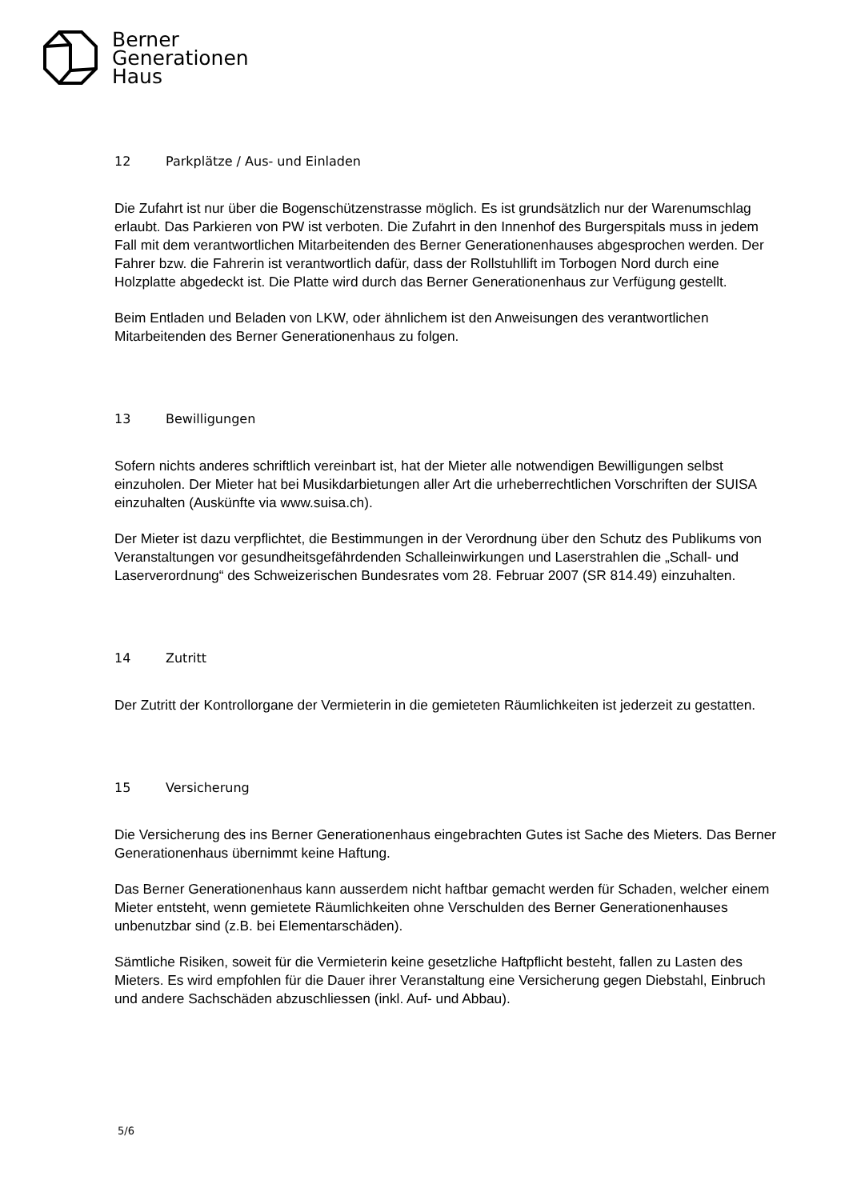Berner
Generationen
Haus
12 Parkplätze / Aus- und Einladen
Die Zufahrt ist nur über die Bogenschützenstrasse möglich. Es ist grundsätzlich nur der Warenumschlag erlaubt. Das Parkieren von PW ist verboten. Die Zufahrt in den Innenhof des Burgerspitals muss in jedem Fall mit dem verantwortlichen Mitarbeitenden des Berner Generationenhauses abgesprochen werden. Der Fahrer bzw. die Fahrerin ist verantwortlich dafür, dass der Rollstuhllift im Torbogen Nord durch eine Holzplatte abgedeckt ist. Die Platte wird durch das Berner Generationenhaus zur Verfügung gestellt.
Beim Entladen und Beladen von LKW, oder ähnlichem ist den Anweisungen des verantwortlichen Mitarbeitenden des Berner Generationenhaus zu folgen.
13 Bewilligungen
Sofern nichts anderes schriftlich vereinbart ist, hat der Mieter alle notwendigen Bewilligungen selbst einzuholen. Der Mieter hat bei Musikdarbietungen aller Art die urheberrechtlichen Vorschriften der SUISA einzuhalten (Auskünfte via www.suisa.ch).
Der Mieter ist dazu verpflichtet, die Bestimmungen in der Verordnung über den Schutz des Publikums von Veranstaltungen vor gesundheitsgefährdenden Schalleinwirkungen und Laserstrahlen die „Schall- und Laserverordnung“ des Schweizerischen Bundesrates vom 28. Februar 2007 (SR 814.49) einzuhalten.
14 Zutritt
Der Zutritt der Kontrollorgane der Vermieterin in die gemieteten Räumlichkeiten ist jederzeit zu gestatten.
15 Versicherung
Die Versicherung des ins Berner Generationenhaus eingebrachten Gutes ist Sache des Mieters. Das Berner Generationenhaus übernimmt keine Haftung.
Das Berner Generationenhaus kann ausserdem nicht haftbar gemacht werden für Schaden, welcher einem Mieter entsteht, wenn gemietete Räumlichkeiten ohne Verschulden des Berner Generationenhauses unbenutzbar sind (z.B. bei Elementarschäden).
Sämtliche Risiken, soweit für die Vermieterin keine gesetzliche Haftpflicht besteht, fallen zu Lasten des Mieters. Es wird empfohlen für die Dauer ihrer Veranstaltung eine Versicherung gegen Diebstahl, Einbruch und andere Sachschäden abzuschliessen (inkl. Auf- und Abbau).
5/6